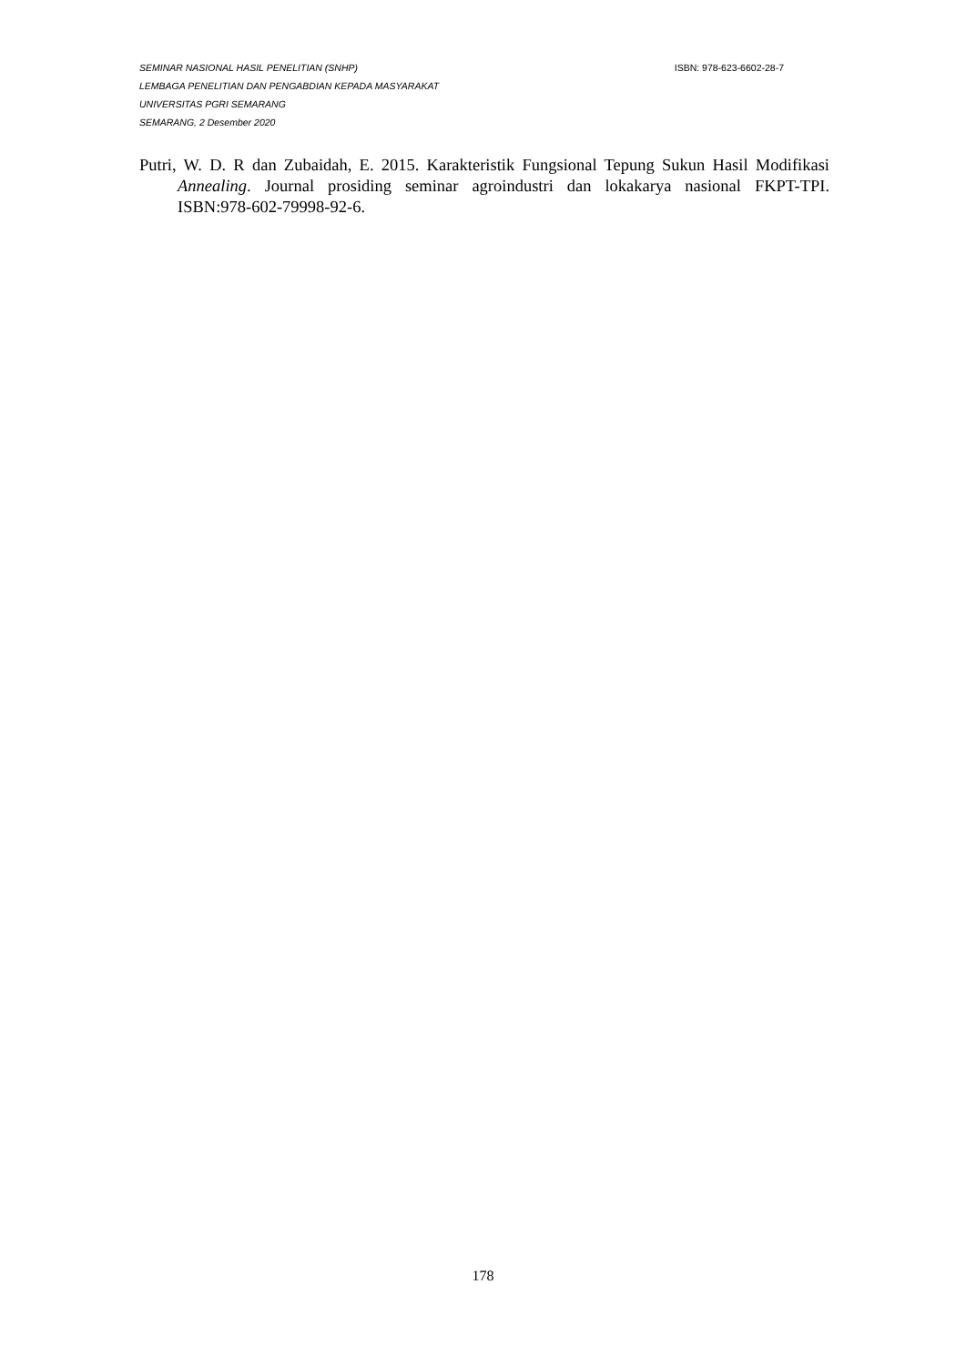SEMINAR NASIONAL HASIL PENELITIAN (SNHP) ISBN: 978-623-6602-28-7
LEMBAGA PENELITIAN DAN PENGABDIAN KEPADA MASYARAKAT
UNIVERSITAS PGRI SEMARANG
SEMARANG, 2 Desember 2020
Putri, W. D. R dan Zubaidah, E. 2015. Karakteristik Fungsional Tepung Sukun Hasil Modifikasi Annealing. Journal prosiding seminar agroindustri dan lokakarya nasional FKPT-TPI. ISBN:978-602-79998-92-6.
178